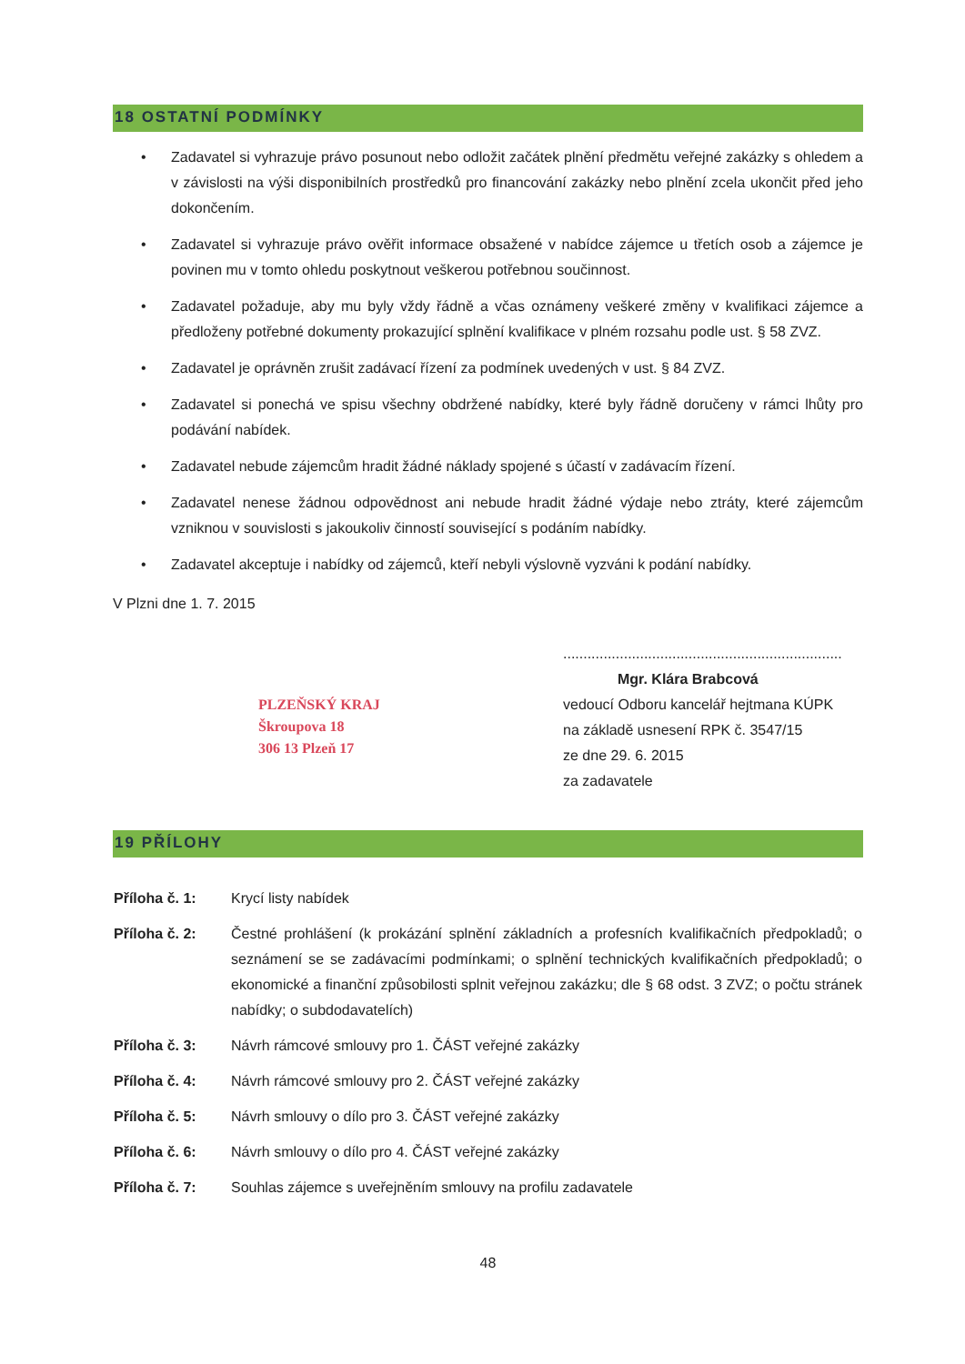18 OSTATNÍ PODMÍNKY
• Zadavatel si vyhrazuje právo posunout nebo odložit začátek plnění předmětu veřejné zakázky s ohledem a v závislosti na výši disponibilních prostředků pro financování zakázky nebo plnění zcela ukončit před jeho dokončením.
• Zadavatel si vyhrazuje právo ověřit informace obsažené v nabídce zájemce u třetích osob a zájemce je povinen mu v tomto ohledu poskytnout veškerou potřebnou součinnost.
• Zadavatel požaduje, aby mu byly vždy řádně a včas oznámeny veškeré změny v kvalifikaci zájemce a předloženy potřebné dokumenty prokazující splnění kvalifikace v plném rozsahu podle ust. § 58 ZVZ.
• Zadavatel je oprávněn zrušit zadávací řízení za podmínek uvedených v ust. § 84 ZVZ.
• Zadavatel si ponechá ve spisu všechny obdržené nabídky, které byly řádně doručeny v rámci lhůty pro podávání nabídek.
• Zadavatel nebude zájemcům hradit žádné náklady spojené s účastí v zadávacím řízení.
• Zadavatel nenese žádnou odpovědnost ani nebude hradit žádné výdaje nebo ztráty, které zájemcům vzniknou v souvislosti s jakoukoliv činností související s podáním nabídky.
• Zadavatel akceptuje i nabídky od zájemců, kteří nebyli výslovně vyzváni k podání nabídky.
V Plzni dne 1. 7. 2015
PLZEŇSKÝ KRAJ
Škroupova 18
306 13 Plzeň 17
.....................................................................
Mgr. Klára Brabcová
vedoucí Odboru kancelář hejtmana KÚPK
na základě usnesení RPK č. 3547/15
ze dne 29. 6. 2015
za zadavatele
19 PŘÍLOHY
| Příloha č. 1: | Krycí listy nabídek |
| Příloha č. 2: | Čestné prohlášení (k prokázání splnění základních a profesních kvalifikačních předpokladů; o seznámení se se zadávacími podmínkami; o splnění technických kvalifikačních předpokladů; o ekonomické a finanční způsobilosti splnit veřejnou zakázku; dle § 68 odst. 3 ZVZ; o počtu stránek nabídky; o subdodavatelích) |
| Příloha č. 3: | Návrh rámcové smlouvy pro 1. ČÁST veřejné zakázky |
| Příloha č. 4: | Návrh rámcové smlouvy pro 2. ČÁST veřejné zakázky |
| Příloha č. 5: | Návrh smlouvy o dílo pro 3. ČÁST veřejné zakázky |
| Příloha č. 6: | Návrh smlouvy o dílo pro 4. ČÁST veřejné zakázky |
| Příloha č. 7: | Souhlas zájemce s uveřejněním smlouvy na profilu zadavatele |
48